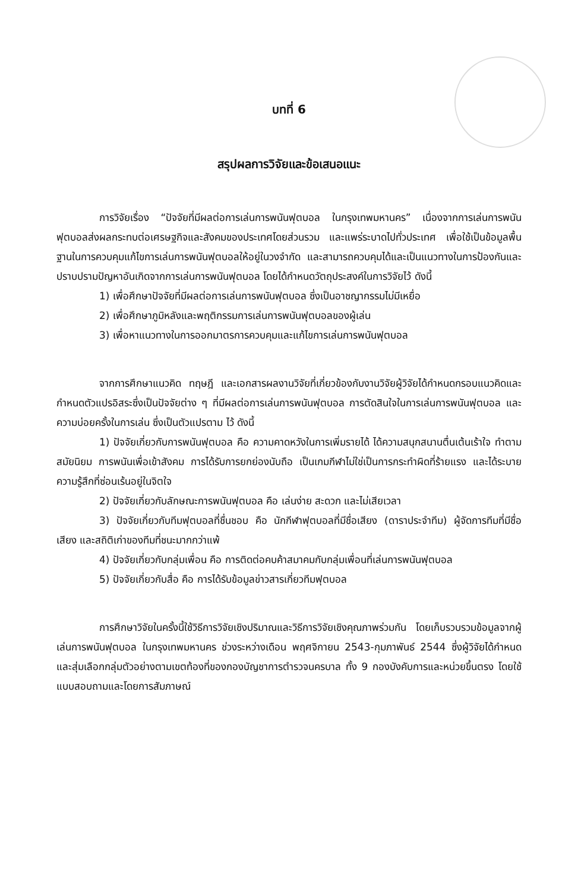บทที่ 6
สรุปผลการวิจัยและข้อเสนอแนะ
การวิจัยเรื่อง “ปัจจัยที่มีผลต่อการเล่นการพนันฟุตบอล ในกรุงเทพมหานคร” เนื่องจากการเล่นการพนันฟุตบอลส่งผลกระทบต่อเศรษฐกิจและสังคมของประเทศโดยส่วนรวม และแพร่ระบาดไปทั่วประเทศ เพื่อใช้เป็นข้อมูลพื้นฐานในการควบคุมแก้ไขการเล่นการพนันฟุตบอลให้อยู่ในวงจำกัด และสามารถควบคุมได้และเป็นแนวทางในการป้องกันและปราบปรามปัญหาอันเกิดจากการเล่นการพนันฟุตบอล โดยได้กำหนดวัตถุประสงค์ในการวิจัยไว้ ดังนี้
1) เพื่อศึกษาปัจจัยที่มีผลต่อการเล่นการพนันฟุตบอล ซึ่งเป็นอาชญากรรมไม่มีเหยื่อ
2) เพื่อศึกษาภูมิหลังและพฤติกรรมการเล่นการพนันฟุตบอลของผู้เล่น
3) เพื่อหาแนวทางในการออกมาตรการควบคุมและแก้ไขการเล่นการพนันฟุตบอล
จากการศึกษาแนวคิด ทฤษฎี และเอกสารผลงานวิจัยที่เกี่ยวข้องกับงานวิจัยผู้วิจัยได้กำหนดกรอบแนวคิดและกำหนดตัวแปรอิสระซึ่งเป็นปัจจัยต่าง ๆ ที่มีผลต่อการเล่นการพนันฟุตบอล การตัดสินใจในการเล่นการพนันฟุตบอล และความบ่อยครั้งในการเล่น ซึ่งเป็นตัวแปรตาม ไว้ ดังนี้
1) ปัจจัยเกี่ยวกับการพนันฟุตบอล คือ ความคาดหวังในการเพิ่มรายได้ ได้ความสนุกสนานตื่นเต้นเร้าใจ ทำตามสมัยนิยม การพนันเพื่อเข้าสังคม การได้รับการยกย่องนับถือ เป็นเกมกีฬาไม่ใช่เป็นการกระทำผิดที่ร้ายแรง และได้ระบายความรู้สึกที่ซ่อนเร้นอยู่ในจิตใจ
2) ปัจจัยเกี่ยวกับลักษณะการพนันฟุตบอล คือ เล่นง่าย สะดวก และไม่เสียเวลา
3) ปัจจัยเกี่ยวกับทีมฟุตบอลที่ชื่นชอบ คือ นักกีฬาฟุตบอลที่มีชื่อเสียง (ดาราประจำทีม) ผู้จัดการทีมที่มีชื่อเสียง และสถิติเก่าของทีมที่ชนะมากกว่าแพ้
4) ปัจจัยเกี่ยวกับกลุ่มเพื่อน คือ การติดต่อคบค้าสมาคมกับกลุ่มเพื่อนที่เล่นการพนันฟุตบอล
5) ปัจจัยเกี่ยวกับสื่อ คือ การได้รับข้อมูลข่าวสารเกี่ยวทีมฟุตบอล
การศึกษาวิจัยในครั้งนี้ใช้วิธีการวิจัยเชิงปริมาณและวิธีการวิจัยเชิงคุณภาพร่วมกัน โดยเก็บรวบรวมข้อมูลจากผู้เล่นการพนันฟุตบอล ในกรุงเทพมหานคร ช่วงระหว่างเดือน พฤศจิกายน 2543-กุมภาพันธ์ 2544 ซึ่งผู้วิจัยได้กำหนดและสุ่มเลือกกลุ่มตัวอย่างตามเขตท้องที่ของกองบัญชาการตำรวจนครบาล ทั้ง 9 กองบังคับการและหน่วยขึ้นตรง โดยใช้แบบสอบถามและโดยการสัมภาษณ์